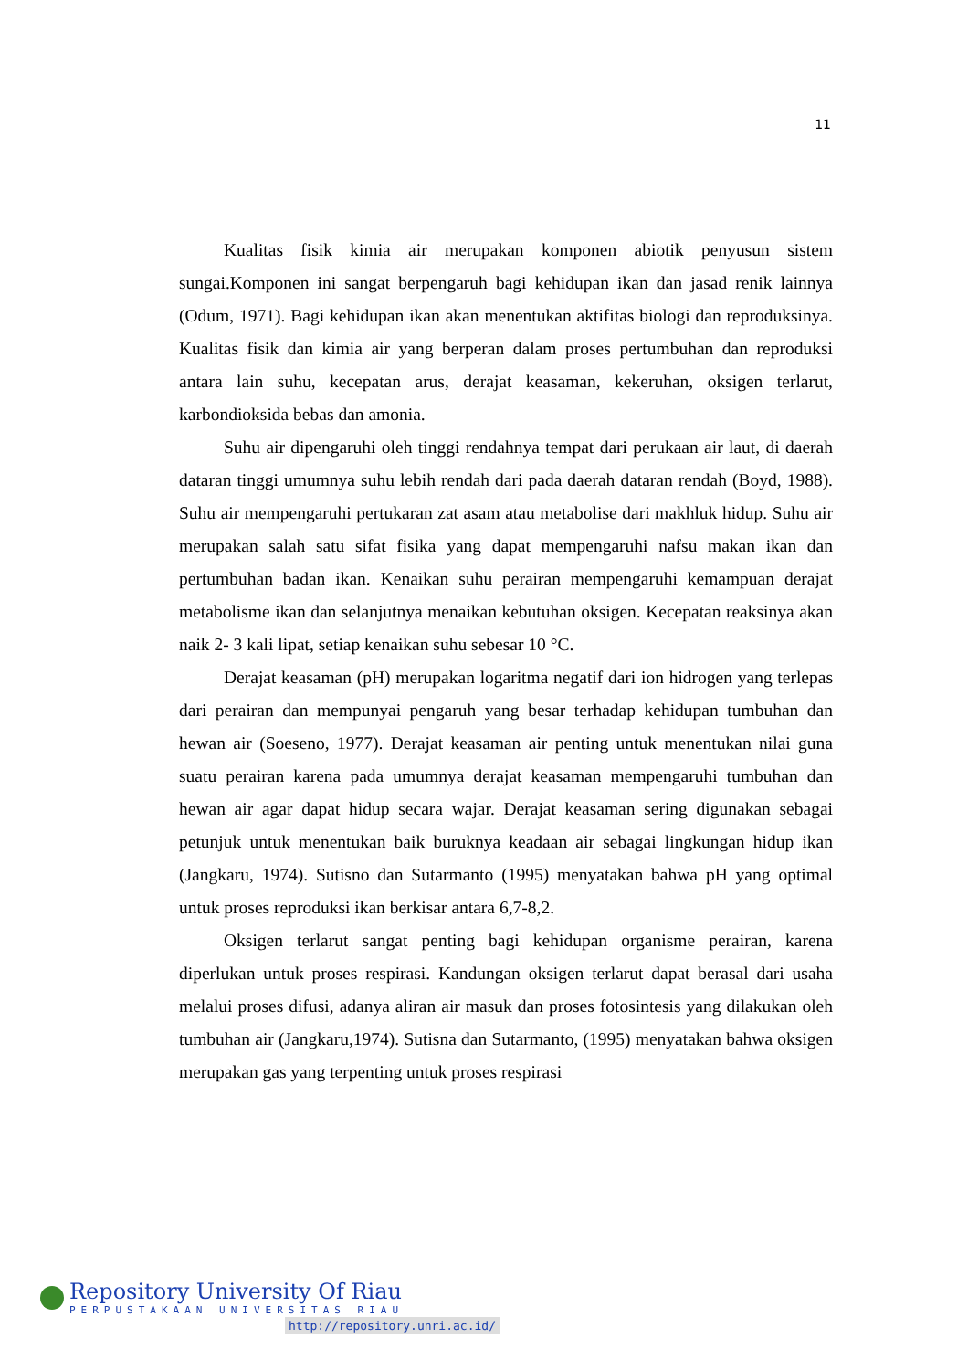11
Kualitas fisik kimia air merupakan komponen abiotik penyusun sistem sungai.Komponen ini sangat berpengaruh bagi kehidupan ikan dan jasad renik lainnya (Odum, 1971). Bagi kehidupan ikan akan menentukan aktifitas biologi dan reproduksinya. Kualitas fisik dan kimia air yang berperan dalam proses pertumbuhan dan reproduksi antara lain suhu, kecepatan arus, derajat keasaman, kekeruhan, oksigen terlarut, karbondioksida bebas dan amonia.
Suhu air dipengaruhi oleh tinggi rendahnya tempat dari perukaan air laut, di daerah dataran tinggi umumnya suhu lebih rendah dari pada daerah dataran rendah (Boyd, 1988). Suhu air mempengaruhi pertukaran zat asam atau metabolise dari makhluk hidup. Suhu air merupakan salah satu sifat fisika yang dapat mempengaruhi nafsu makan ikan dan pertumbuhan badan ikan. Kenaikan suhu perairan mempengaruhi kemampuan derajat metabolisme ikan dan selanjutnya menaikan kebutuhan oksigen. Kecepatan reaksinya akan naik 2- 3 kali lipat, setiap kenaikan suhu sebesar 10 °C.
Derajat keasaman (pH) merupakan logaritma negatif dari ion hidrogen yang terlepas dari perairan dan mempunyai pengaruh yang besar terhadap kehidupan tumbuhan dan hewan air (Soeseno, 1977). Derajat keasaman air penting untuk menentukan nilai guna suatu perairan karena pada umumnya derajat keasaman mempengaruhi tumbuhan dan hewan air agar dapat hidup secara wajar. Derajat keasaman sering digunakan sebagai petunjuk untuk menentukan baik buruknya keadaan air sebagai lingkungan hidup ikan (Jangkaru, 1974). Sutisno dan Sutarmanto (1995) menyatakan bahwa pH yang optimal untuk proses reproduksi ikan berkisar antara 6,7-8,2.
Oksigen terlarut sangat penting bagi kehidupan organisme perairan, karena diperlukan untuk proses respirasi. Kandungan oksigen terlarut dapat berasal dari usaha melalui proses difusi, adanya aliran air masuk dan proses fotosintesis yang dilakukan oleh tumbuhan air (Jangkaru,1974). Sutisna dan Sutarmanto, (1995) menyatakan bahwa oksigen merupakan gas yang terpenting untuk proses respirasi
Repository University Of Riau
PERPUSTAKAAN UNIVERSITAS RIAU
http://repository.unri.ac.id/